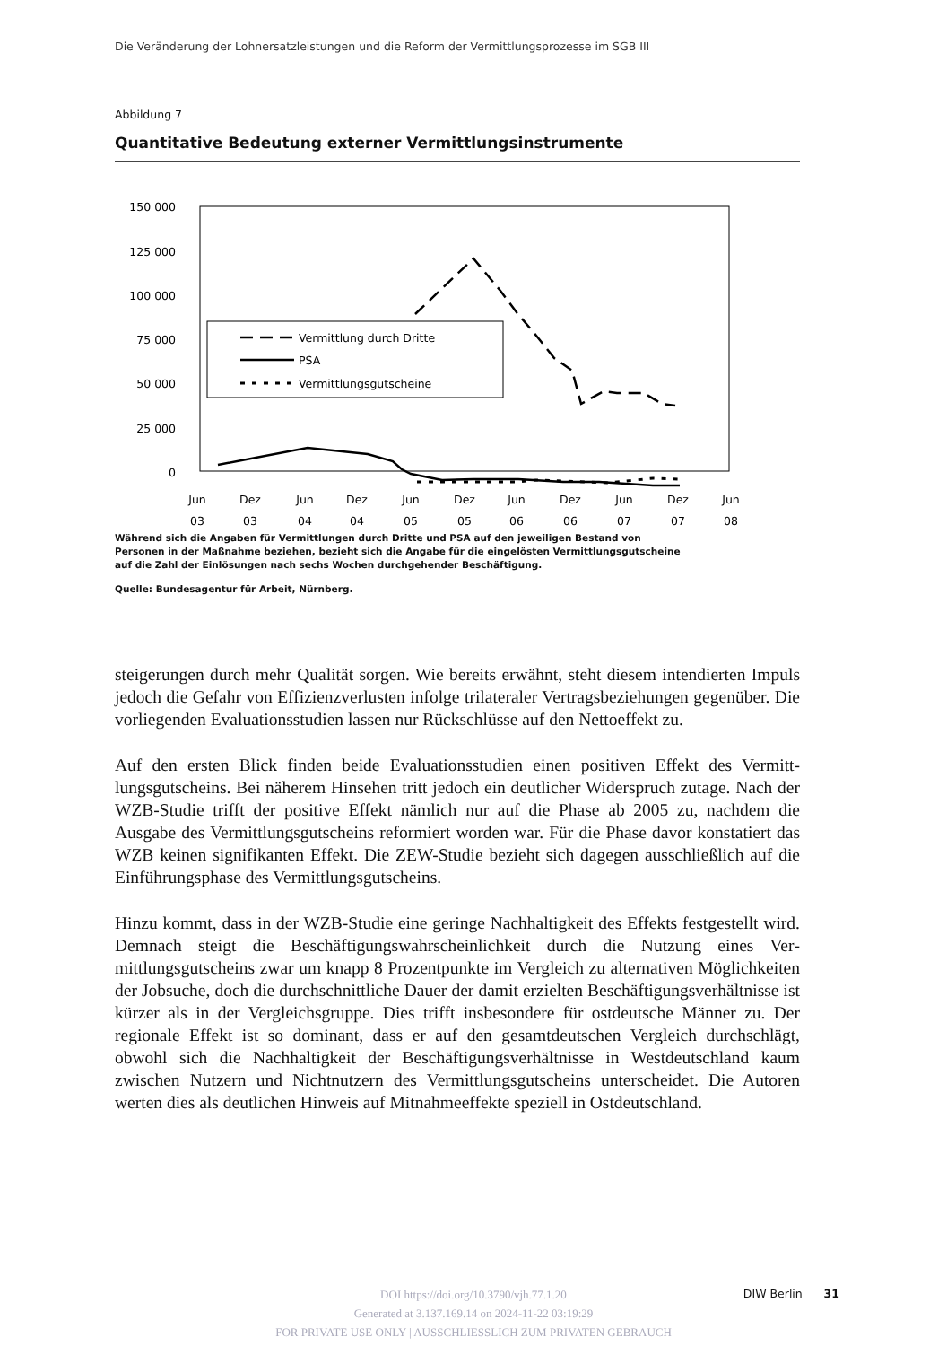Die Veränderung der Lohnersatzleistungen und die Reform der Vermittlungsprozesse im SGB III
Abbildung 7
Quantitative Bedeutung externer Vermittlungsinstrumente
150 000
125 000
100 000
75 000
50 000
25 000
0
Jun
03
Dez
03
Jun
04
Dez
04
Jun
05
Dez
05
Jun
06
Dez
06
Jun
07
Dez
07
Jun
08
Vermittlung durch Dritte
PSA
Vermittlungsgutscheine
Während sich die Angaben für Vermittlungen durch Dritte und PSA auf den jeweiligen Bestand von Personen in der Maßnahme beziehen, bezieht sich die Angabe für die eingelösten Vermittlungsgutscheine auf die Zahl der Einlösungen nach sechs Wochen durchgehender Beschäftigung.
Quelle: Bundesagentur für Arbeit, Nürnberg.
steigerungen durch mehr Qualität sorgen. Wie bereits erwähnt, steht diesem intendierten Impuls jedoch die Gefahr von Effizienzverlusten infolge trilateraler Vertragsbeziehungen gegenüber. Die vorliegenden Evaluationsstudien lassen nur Rückschlüsse auf den Netto­effekt zu.
Auf den ersten Blick finden beide Evaluationsstudien einen positiven Effekt des Vermitt­lungsgutscheins. Bei näherem Hinsehen tritt jedoch ein deutlicher Widerspruch zutage. Nach der WZB-Studie trifft der positive Effekt nämlich nur auf die Phase ab 2005 zu, nachdem die Ausgabe des Vermittlungsgutscheins reformiert worden war. Für die Phase davor konstatiert das WZB keinen signifikanten Effekt. Die ZEW-Studie bezieht sich da­gegen ausschließlich auf die Einführungsphase des Vermittlungsgutscheins.
Hinzu kommt, dass in der WZB-Studie eine geringe Nachhaltigkeit des Effekts festgestellt wird. Demnach steigt die Beschäftigungswahrscheinlichkeit durch die Nutzung eines Ver­mittlungsgutscheins zwar um knapp 8 Prozentpunkte im Vergleich zu alternativen Möglich­keiten der Jobsuche, doch die durchschnittliche Dauer der damit erzielten Beschäftigungs­verhältnisse ist kürzer als in der Vergleichsgruppe. Dies trifft insbesondere für ostdeutsche Männer zu. Der regionale Effekt ist so dominant, dass er auf den gesamtdeutschen Ver­gleich durchschlägt, obwohl sich die Nachhaltigkeit der Beschäftigungsverhältnisse in Westdeutschland kaum zwischen Nutzern und Nichtnutzern des Vermittlungsgutscheins unterscheidet. Die Autoren werten dies als deutlichen Hinweis auf Mitnahmeeffekte spe­ziell in Ostdeutschland.
DOI https://doi.org/10.3790/vjh.77.1.20
Generated at 3.137.169.14 on 2024-11-22 03:19:29
FOR PRIVATE USE ONLY | AUSSCHLIESSLICH ZUM PRIVATEN GEBRAUCH
DIW Berlin 31